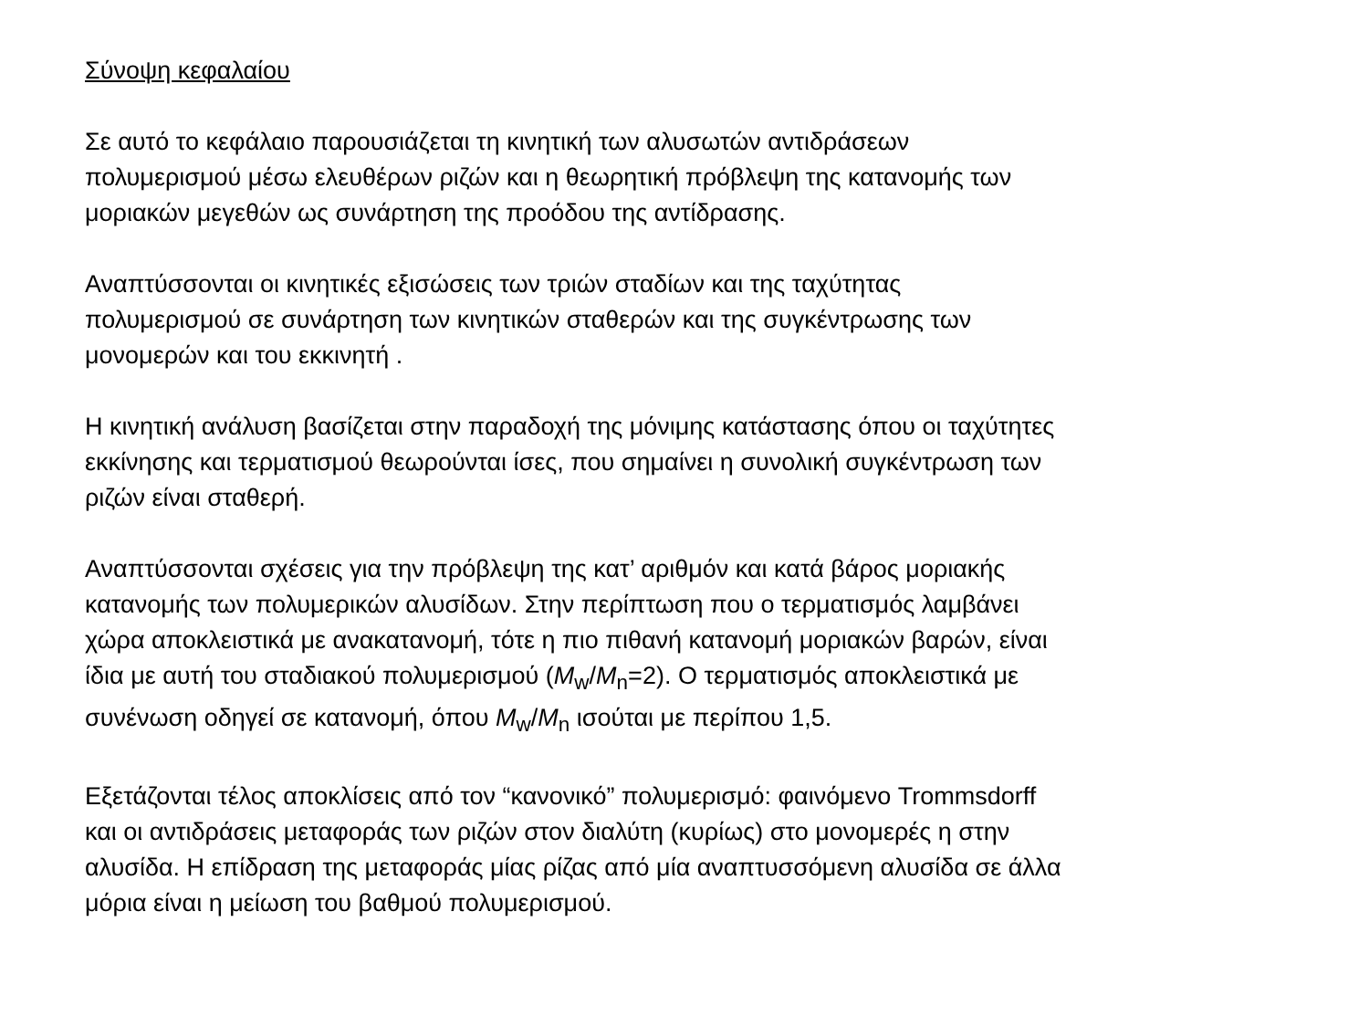Σύνοψη κεφαλαίου
Σε αυτό το κεφάλαιο παρουσιάζεται τη κινητική των αλυσωτών αντιδράσεων
πολυμερισμού μέσω ελευθέρων ριζών και η θεωρητική πρόβλεψη της κατανομής των
μοριακών μεγεθών ως συνάρτηση της προόδου της αντίδρασης.
Αναπτύσσονται οι κινητικές εξισώσεις των τριών σταδίων και της ταχύτητας
πολυμερισμού σε συνάρτηση των κινητικών σταθερών και της συγκέντρωσης των
μονομερών και του εκκινητή .
Η κινητική ανάλυση βασίζεται στην παραδοχή της μόνιμης κατάστασης όπου οι ταχύτητες
εκκίνησης και τερματισμού θεωρούνται ίσες, που σημαίνει η συνολική συγκέντρωση των
ριζών είναι σταθερή.
Αναπτύσσονται σχέσεις για την πρόβλεψη της κατ’ αριθμόν και κατά βάρος μοριακής
κατανομής των πολυμερικών αλυσίδων. Στην περίπτωση που ο τερματισμός λαμβάνει
χώρα αποκλειστικά με ανακατανομή, τότε η πιο πιθανή κατανομή μοριακών βαρών, είναι
ίδια με αυτή του σταδιακού πολυμερισμού (M<sub>w</sub>/M<sub>n</sub>=2). Ο τερματισμός αποκλειστικά με
συνένωση οδηγεί σε κατανομή, όπου M<sub>w</sub>/M<sub>n</sub> ισούται με περίπου 1,5.
Εξετάζονται τέλος αποκλίσεις από τον “κανονικό” πολυμερισμό: φαινόμενο Trommsdorff
και οι αντιδράσεις μεταφοράς των ριζών στον διαλύτη (κυρίως) στο μονομερές η στην
αλυσίδα. Η επίδραση της μεταφοράς μίας ρίζας από μία αναπτυσσόμενη αλυσίδα σε άλλα
μόρια είναι η μείωση του βαθμού πολυμερισμού.